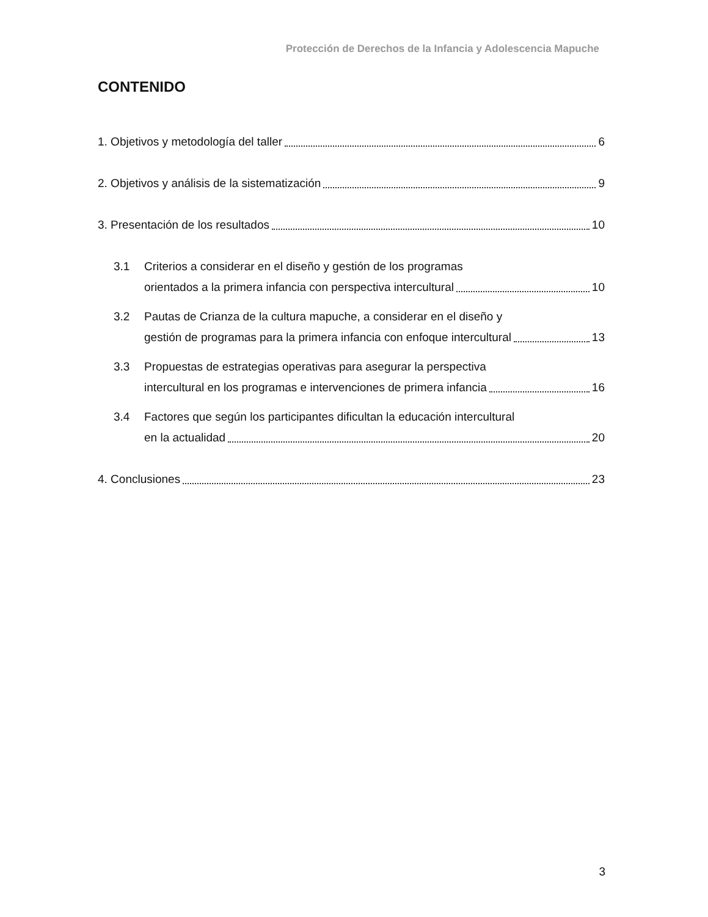Protección de Derechos de la Infancia y Adolescencia Mapuche
CONTENIDO
1. Objetivos y metodología del taller 6
2. Objetivos y análisis de la sistematización 9
3. Presentación de los resultados 10
3.1 Criterios a considerar en el diseño y gestión de los programas
orientados a la primera infancia con perspectiva intercultural 10
3.2 Pautas de Crianza de la cultura mapuche, a considerar en el diseño y
gestión de programas para la primera infancia con enfoque intercultural 13
3.3 Propuestas de estrategias operativas para asegurar la perspectiva
intercultural en los programas e intervenciones de primera infancia 16
3.4 Factores que según los participantes dificultan la educación intercultural
en la actualidad 20
4. Conclusiones 23
3